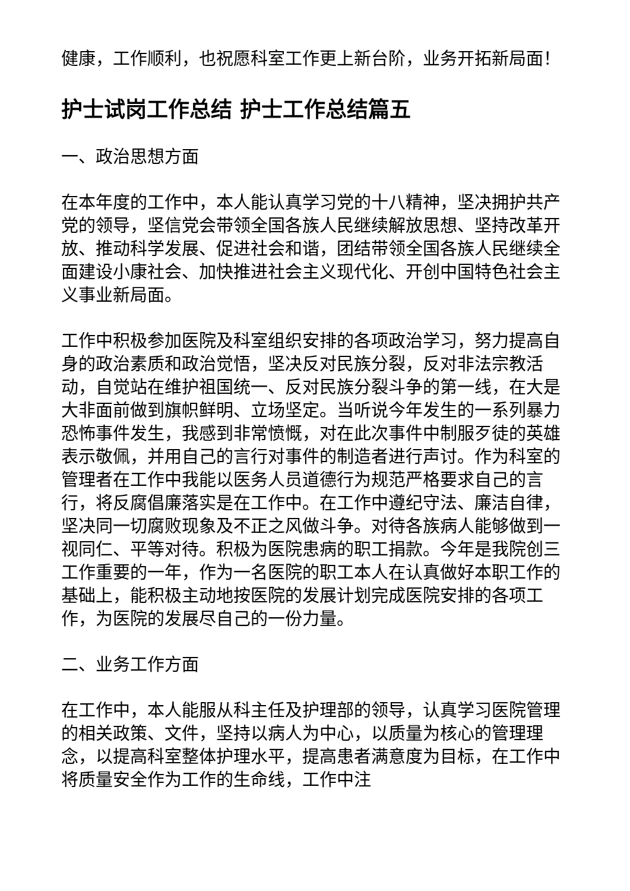健康，工作顺利，也祝愿科室工作更上新台阶，业务开拓新局面！
护士试岗工作总结 护士工作总结篇五
一、政治思想方面
在本年度的工作中，本人能认真学习党的十八精神，坚决拥护共产党的领导，坚信党会带领全国各族人民继续解放思想、坚持改革开放、推动科学发展、促进社会和谐，团结带领全国各族人民继续全面建设小康社会、加快推进社会主义现代化、开创中国特色社会主义事业新局面。
工作中积极参加医院及科室组织安排的各项政治学习，努力提高自身的政治素质和政治觉悟，坚决反对民族分裂，反对非法宗教活动，自觉站在维护祖国统一、反对民族分裂斗争的第一线，在大是大非面前做到旗帜鲜明、立场坚定。当听说今年发生的一系列暴力恐怖事件发生，我感到非常愤慨，对在此次事件中制服歹徒的英雄表示敬佩，并用自己的言行对事件的制造者进行声讨。作为科室的管理者在工作中我能以医务人员道德行为规范严格要求自己的言行，将反腐倡廉落实是在工作中。在工作中遵纪守法、廉洁自律，坚决同一切腐败现象及不正之风做斗争。对待各族病人能够做到一视同仁、平等对待。积极为医院患病的职工捐款。今年是我院创三工作重要的一年，作为一名医院的职工本人在认真做好本职工作的基础上，能积极主动地按医院的发展计划完成医院安排的各项工作，为医院的发展尽自己的一份力量。
二、业务工作方面
在工作中，本人能服从科主任及护理部的领导，认真学习医院管理的相关政策、文件，坚持以病人为中心，以质量为核心的管理理念，以提高科室整体护理水平，提高患者满意度为目标，在工作中将质量安全作为工作的生命线，工作中注